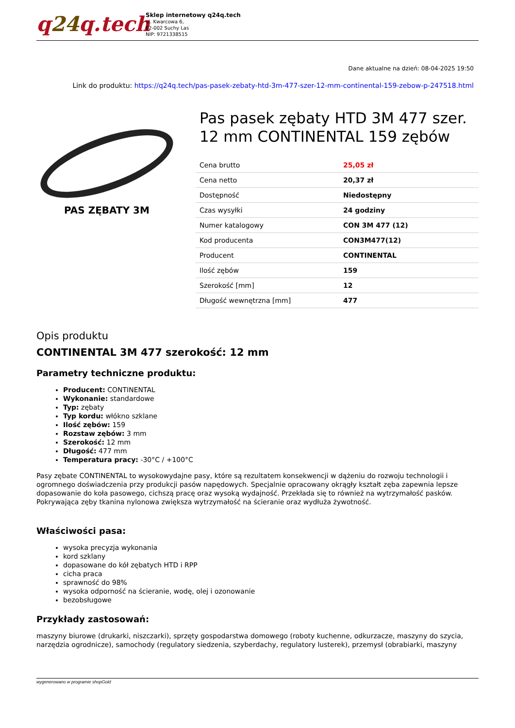q24q.tech
Sklep internetowy q24q.tech
ul. Kwarcowa 6,
62-002 Suchy Las
NIP: 9721338515
Dane aktualne na dzień: 08-04-2025 19:50
Link do produktu: https://q24q.tech/pas-pasek-zebaty-htd-3m-477-szer-12-mm-continental-159-zebow-p-247518.html
PAS ZĘBATY 3M
Pas pasek zębaty HTD 3M 477 szer. 12 mm CONTINENTAL 159 zębów
| Cena brutto | 25,05 zł |
| Cena netto | 20,37 zł |
| Dostępność | Niedostępny |
| Czas wysyłki | 24 godziny |
| Numer katalogowy | CON 3M 477 (12) |
| Kod producenta | CON3M477(12) |
| Producent | CONTINENTAL |
| Ilość zębów | 159 |
| Szerokość [mm] | 12 |
| Długość wewnętrzna [mm] | 477 |
Opis produktu
CONTINENTAL 3M 477 szerokość: 12 mm
Parametry techniczne produktu:
Producent: CONTINENTAL
Wykonanie: standardowe
Typ: zębaty
Typ kordu: włókno szklane
Ilość zębów: 159
Rozstaw zębów: 3 mm
Szerokość: 12 mm
Długość: 477 mm
Temperatura pracy: -30°C / +100°C
Pasy zębate CONTINENTAL to wysokowydajne pasy, które są rezultatem konsekwencji w dążeniu do rozwoju technologii i ogromnego doświadczenia przy produkcji pasów napędowych. Specjalnie opracowany okrągły kształt zęba zapewnia lepsze dopasowanie do koła pasowego, cichszą pracę oraz wysoką wydajność. Przekłada się to również na wytrzymałość pasków. Pokrywająca zęby tkanina nylonowa zwiększa wytrzymałość na ścieranie oraz wydłuża żywotność.
Właściwości pasa:
wysoka precyzja wykonania
kord szklany
dopasowane do kół zębatych HTD i RPP
cicha praca
sprawność do 98%
wysoka odporność na ścieranie, wodę, olej i ozonowanie
bezobsługowe
Przykłady zastosowań:
maszyny biurowe (drukarki, niszczarki), sprzęty gospodarstwa domowego (roboty kuchenne, odkurzacze, maszyny do szycia, narzędzia ogrodnicze), samochody (regulatory siedzenia, szyberdachy, regulatory lusterek), przemysł (obrabiarki, maszyny
wygenerowano w programie shopGold